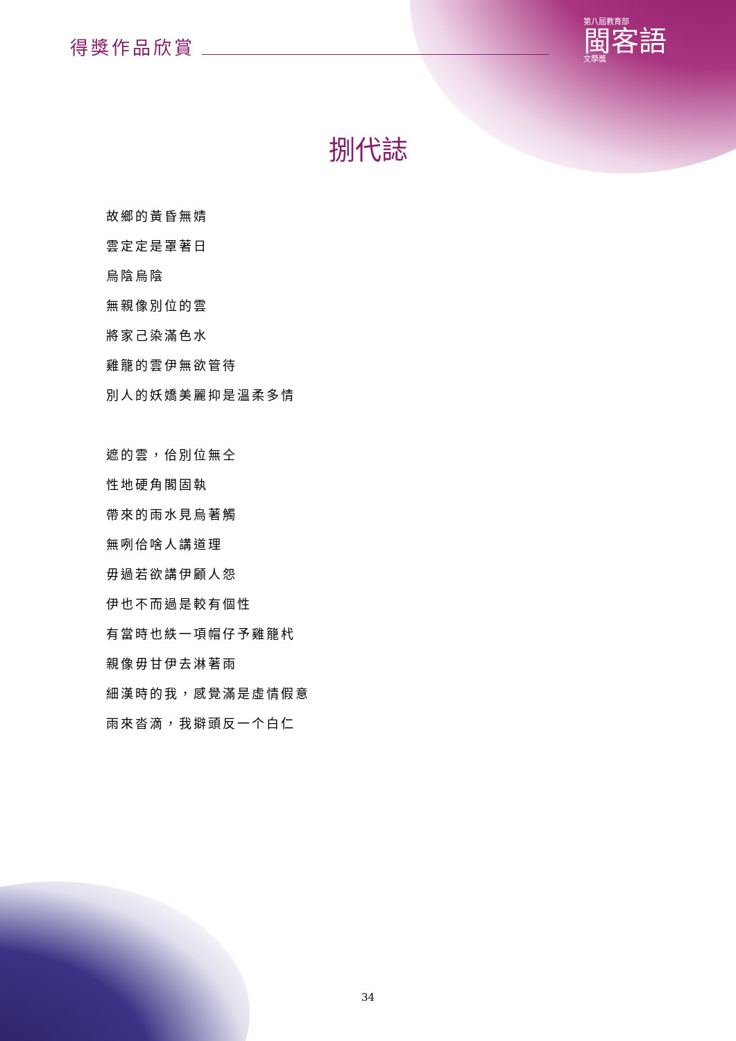第八屆教育部
閩客語
文學獎
得獎作品欣賞
捌代誌
故鄉的黃昏無婧
雲定定是罩著日
烏陰烏陰
無親像別位的雲
將家己染滿色水
雞籠的雲伊無欲管待
別人的妖嬌美麗抑是溫柔多情
遮的雲，佮別位無仝
性地硬角閣固執
帶來的雨水見烏著觸
無咧佮啥人講道理
毋過若欲講伊顧人怨
伊也不而過是較有個性
有當時也紩一項帽仔予雞籠杙
親像毋甘伊去淋著雨
細漢時的我，感覺滿是虛情假意
雨來沓滴，我擗頭反一个白仁
34